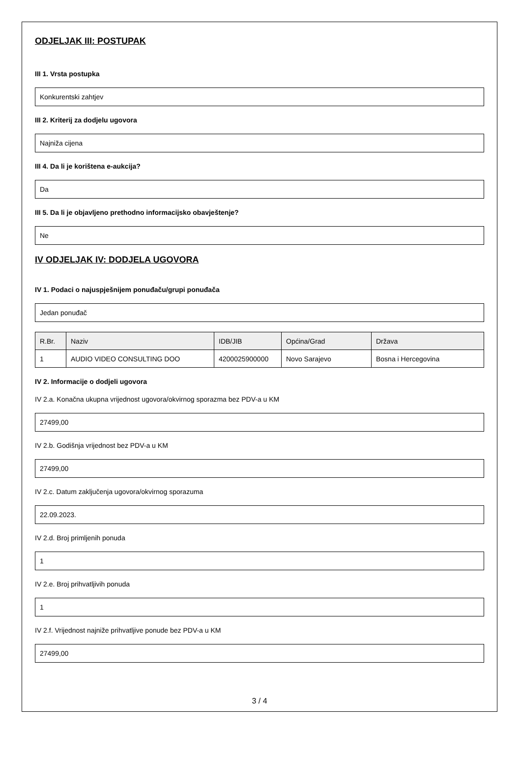ODJELJAK III: POSTUPAK
III 1. Vrsta postupka
Konkurentski zahtjev
III 2. Kriterij za dodjelu ugovora
Najniža cijena
III 4. Da li je korištena e-aukcija?
Da
III 5. Da li je objavljeno prethodno informacijsko obavještenje?
Ne
IV ODJELJAK IV: DODJELA UGOVORA
IV 1. Podaci o najuspješnijem ponuđaču/grupi ponuđača
Jedan ponuđač
| R.Br. | Naziv | IDB/JIB | Općina/Grad | Država |
| --- | --- | --- | --- | --- |
| 1 | AUDIO VIDEO CONSULTING DOO | 4200025900000 | Novo Sarajevo | Bosna i Hercegovina |
IV 2. Informacije o dodjeli ugovora
IV 2.a. Konačna ukupna vrijednost ugovora/okvirnog sporazma bez PDV-a u KM
27499,00
IV 2.b. Godišnja vrijednost bez PDV-a u KM
27499,00
IV 2.c. Datum zaključenja ugovora/okvirnog sporazuma
22.09.2023.
IV 2.d. Broj primljenih ponuda
1
IV 2.e. Broj prihvatljivih ponuda
1
IV 2.f. Vrijednost najniže prihvatljive ponude bez PDV-a u KM
27499,00
3 / 4